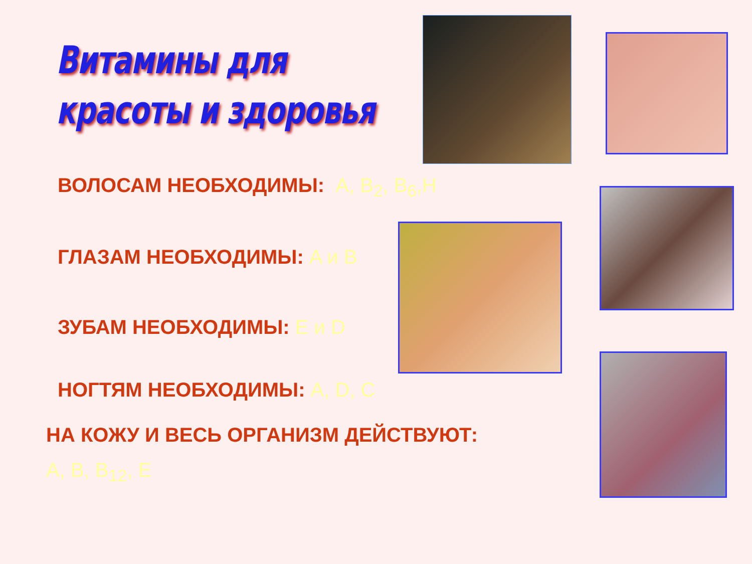Витамины для
красоты и здоровья
ВОЛОСАМ НЕОБХОДИМЫ: A, B<sub>2</sub>, B<sub>6</sub>,H
ГЛАЗАМ НЕОБХОДИМЫ: A и B
ЗУБАМ НЕОБХОДИМЫ: E и D
НОГТЯМ НЕОБХОДИМЫ: A, D, C
НА КОЖУ И ВЕСЬ ОРГАНИЗМ ДЕЙСТВУЮТ:
A, B, B<sub>12</sub>, E